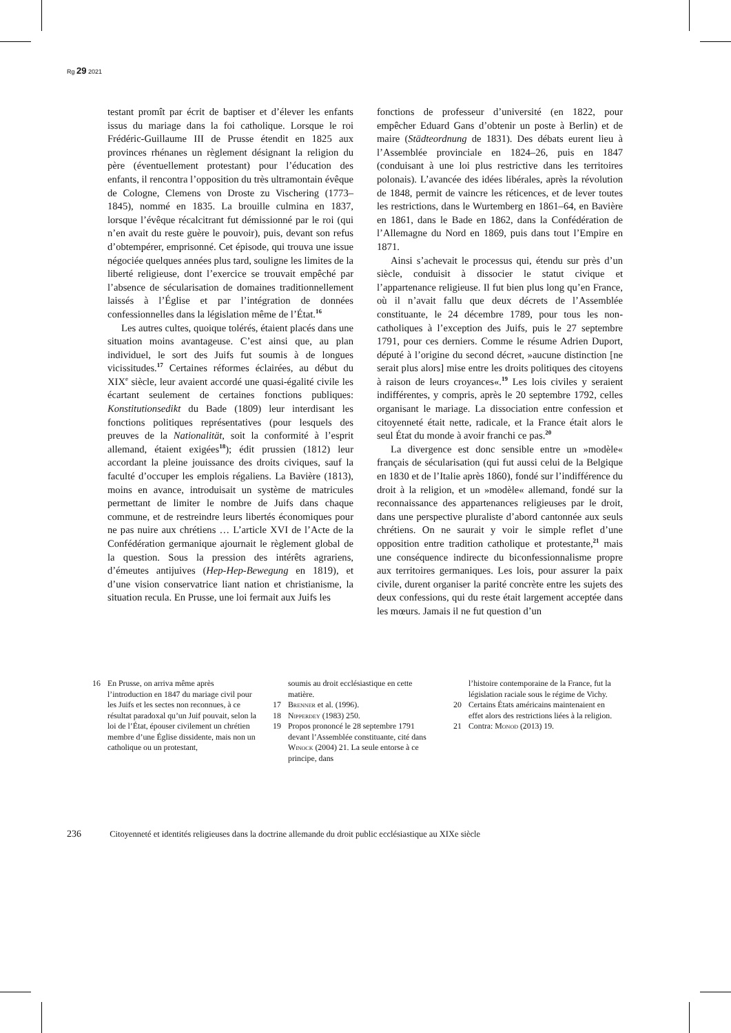Rg 29 2021
testant promît par écrit de baptiser et d’élever les enfants issus du mariage dans la foi catholique. Lorsque le roi Frédéric-Guillaume III de Prusse étendit en 1825 aux provinces rhénanes un règlement désignant la religion du père (éventuellement protestant) pour l’éducation des enfants, il rencontra l’opposition du très ultramontain évêque de Cologne, Clemens von Droste zu Vischering (1773–1845), nommé en 1835. La brouille culmina en 1837, lorsque l’évêque récalcitrant fut démissionné par le roi (qui n’en avait du reste guère le pouvoir), puis, devant son refus d’obtempérer, emprisonné. Cet épisode, qui trouva une issue négociée quelques années plus tard, souligne les limites de la liberté religieuse, dont l’exercice se trouvait empêché par l’absence de sécularisation de domaines traditionnellement laissés à l’Église et par l’intégration de données confessionnelles dans la législation même de l’État.<sup>16</sup>
Les autres cultes, quoique tolérés, étaient placés dans une situation moins avantageuse. C’est ainsi que, au plan individuel, le sort des Juifs fut soumis à de longues vicissitudes.<sup>17</sup> Certaines réformes éclairées, au début du XIX<sup>e</sup> siècle, leur avaient accordé une quasi-égalité civile les écartant seulement de certaines fonctions publiques: Konstitutionsedikt du Bade (1809) leur interdisant les fonctions politiques représentatives (pour lesquels des preuves de la Nationalität, soit la conformité à l’esprit allemand, étaient exigées<sup>18</sup>); édit prussien (1812) leur accordant la pleine jouissance des droits civiques, sauf la faculté d’occuper les emplois régaliens. La Bavière (1813), moins en avance, introduisait un système de matricules permettant de limiter le nombre de Juifs dans chaque commune, et de restreindre leurs libertés économiques pour ne pas nuire aux chrétiens … L’article XVI de l’Acte de la Confédération germanique ajournait le règlement global de la question. Sous la pression des intérêts agrariens, d’émeutes antijuives (Hep-Hep-Bewegung en 1819), et d’une vision conservatrice liant nation et christianisme, la situation recula. En Prusse, une loi fermait aux Juifs les
fonctions de professeur d’université (en 1822, pour empêcher Eduard Gans d’obtenir un poste à Berlin) et de maire (Städteordnung de 1831). Des débats eurent lieu à l’Assemblée provinciale en 1824–26, puis en 1847 (conduisant à une loi plus restrictive dans les territoires polonais). L’avancée des idées libérales, après la révolution de 1848, permit de vaincre les réticences, et de lever toutes les restrictions, dans le Wurtemberg en 1861–64, en Bavière en 1861, dans le Bade en 1862, dans la Confédération de l’Allemagne du Nord en 1869, puis dans tout l’Empire en 1871.
Ainsi s’achevait le processus qui, étendu sur près d’un siècle, conduisit à dissocier le statut civique et l’appartenance religieuse. Il fut bien plus long qu’en France, où il n’avait fallu que deux décrets de l’Assemblée constituante, le 24 décembre 1789, pour tous les non-catholiques à l’exception des Juifs, puis le 27 septembre 1791, pour ces derniers. Comme le résume Adrien Duport, député à l’origine du second décret, »aucune distinction [ne serait plus alors] mise entre les droits politiques des citoyens à raison de leurs croyances«.<sup>19</sup> Les lois civiles y seraient indifférentes, y compris, après le 20 septembre 1792, celles organisant le mariage. La dissociation entre confession et citoyenneté était nette, radicale, et la France était alors le seul État du monde à avoir franchi ce pas.<sup>20</sup>
La divergence est donc sensible entre un »modèle« français de sécularisation (qui fut aussi celui de la Belgique en 1830 et de l’Italie après 1860), fondé sur l’indifférence du droit à la religion, et un »modèle« allemand, fondé sur la reconnaissance des appartenances religieuses par le droit, dans une perspective pluraliste d’abord cantonnée aux seuls chrétiens. On ne saurait y voir le simple reflet d’une opposition entre tradition catholique et protestante,<sup>21</sup> mais une conséquence indirecte du biconfessionnalisme propre aux territoires germaniques. Les lois, pour assurer la paix civile, durent organiser la parité concrète entre les sujets des deux confessions, qui du reste était largement acceptée dans les mœurs. Jamais il ne fut question d’un
16 En Prusse, on arriva même après l’introduction en 1847 du mariage civil pour les Juifs et les sectes non reconnues, à ce résultat paradoxal qu’un Juif pouvait, selon la loi de l’État, épouser civilement un chrétien membre d’une Église dissidente, mais non un catholique ou un protestant,
soumis au droit ecclésiastique en cette matière.
17 Brenner et al. (1996).
18 Nipperdey (1983) 250.
19 Propos prononcé le 28 septembre 1791 devant l’Assemblée constituante, cité dans Winock (2004) 21. La seule entorse à ce principe, dans
l’histoire contemporaine de la France, fut la législation raciale sous le régime de Vichy.
20 Certains États américains maintenaient en effet alors des restrictions liées à la religion.
21 Contra: Monod (2013) 19.
236 Citoyenneté et identités religieuses dans la doctrine allemande du droit public ecclésiastique au XIXe siècle